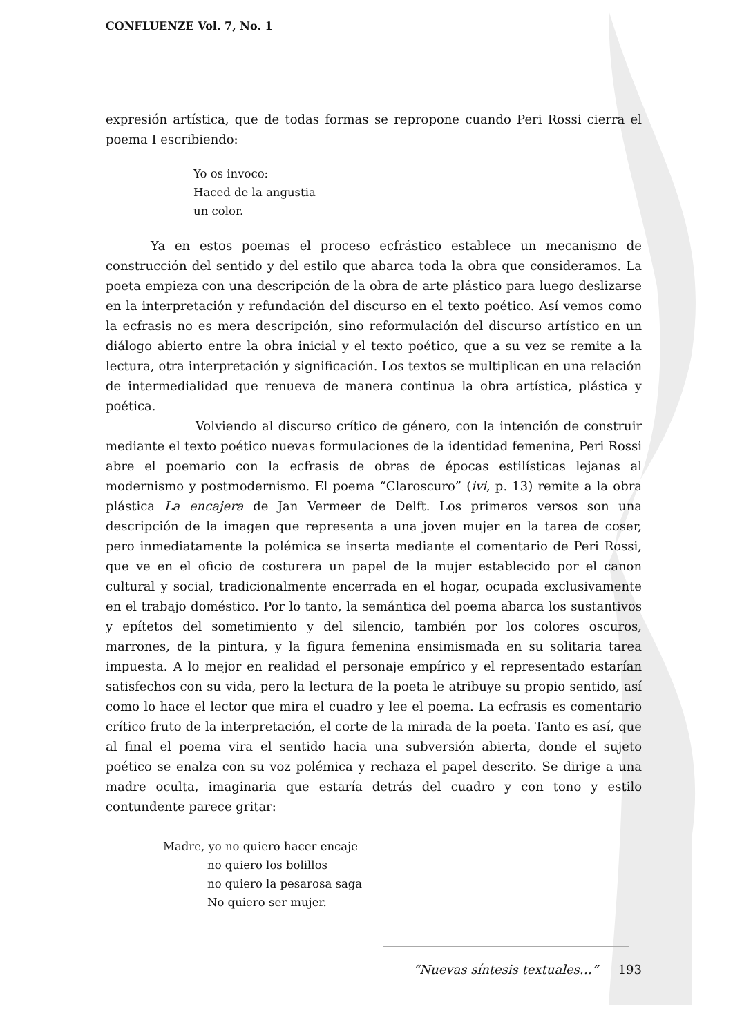CONFLUENZE Vol. 7, No. 1
expresión artística, que de todas formas se repropone cuando Peri Rossi cierra el poema I escribiendo:
Yo os invoco:
Haced de la angustia
un color.
Ya en estos poemas el proceso ecfrástico establece un mecanismo de construcción del sentido y del estilo que abarca toda la obra que consideramos. La poeta empieza con una descripción de la obra de arte plástico para luego deslizarse en la interpretación y refundación del discurso en el texto poético. Así vemos como la ecfrasis no es mera descripción, sino reformulación del discurso artístico en un diálogo abierto entre la obra inicial y el texto poético, que a su vez se remite a la lectura, otra interpretación y significación. Los textos se multiplican en una relación de intermedialidad que renueva de manera continua la obra artística, plástica y poética.
Volviendo al discurso crítico de género, con la intención de construir mediante el texto poético nuevas formulaciones de la identidad femenina, Peri Rossi abre el poemario con la ecfrasis de obras de épocas estilísticas lejanas al modernismo y postmodernismo. El poema “Claroscuro” (ivi, p. 13) remite a la obra plástica La encajera de Jan Vermeer de Delft. Los primeros versos son una descripción de la imagen que representa a una joven mujer en la tarea de coser, pero inmediatamente la polémica se inserta mediante el comentario de Peri Rossi, que ve en el oficio de costurera un papel de la mujer establecido por el canon cultural y social, tradicionalmente encerrada en el hogar, ocupada exclusivamente en el trabajo doméstico. Por lo tanto, la semántica del poema abarca los sustantivos y epítetos del sometimiento y del silencio, también por los colores oscuros, marrones, de la pintura, y la figura femenina ensimismada en su solitaria tarea impuesta. A lo mejor en realidad el personaje empírico y el representado estarían satisfechos con su vida, pero la lectura de la poeta le atribuye su propio sentido, así como lo hace el lector que mira el cuadro y lee el poema. La ecfrasis es comentario crítico fruto de la interpretación, el corte de la mirada de la poeta. Tanto es así, que al final el poema vira el sentido hacia una subversión abierta, donde el sujeto poético se enalza con su voz polémica y rechaza el papel descrito. Se dirige a una madre oculta, imaginaria que estaría detrás del cuadro y con tono y estilo contundente parece gritar:
Madre, yo no quiero hacer encaje
no quiero los bolillos
no quiero la pesarosa saga
No quiero ser mujer.
“Nuevas síntesis textuales…” 193